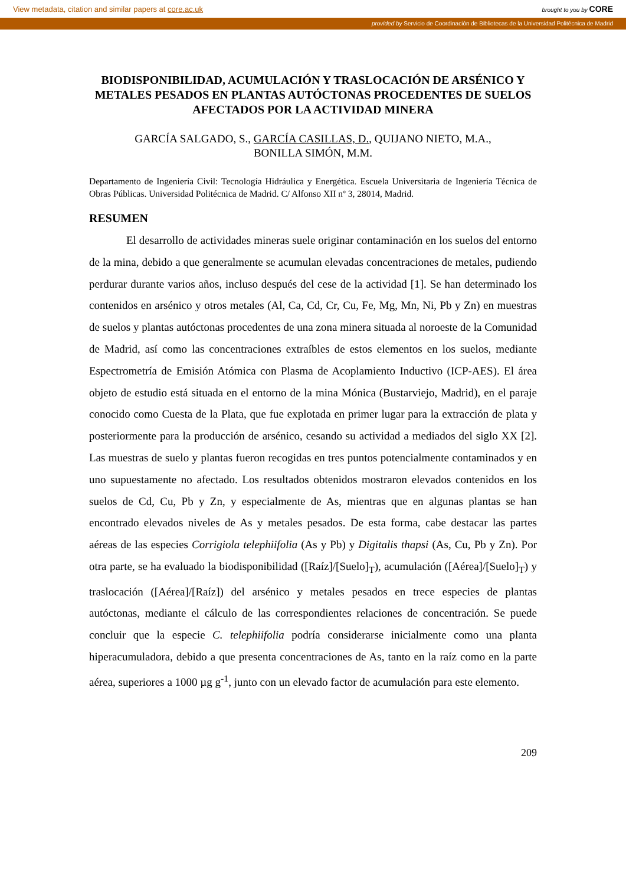View metadata, citation and similar papers at core.ac.uk brought to you by CORE
provided by Servicio de Coordinación de Bibliotecas de la Universidad Politécnica de Madrid
BIODISPONIBILIDAD, ACUMULACIÓN Y TRASLOCACIÓN DE ARSÉNICO Y METALES PESADOS EN PLANTAS AUTÓCTONAS PROCEDENTES DE SUELOS AFECTADOS POR LA ACTIVIDAD MINERA
GARCÍA SALGADO, S., GARCÍA CASILLAS, D., QUIJANO NIETO, M.A.,
BONILLA SIMÓN, M.M.
Departamento de Ingeniería Civil: Tecnología Hidráulica y Energética. Escuela Universitaria de Ingeniería Técnica de Obras Públicas. Universidad Politécnica de Madrid. C/ Alfonso XII nº 3, 28014, Madrid.
RESUMEN
El desarrollo de actividades mineras suele originar contaminación en los suelos del entorno de la mina, debido a que generalmente se acumulan elevadas concentraciones de metales, pudiendo perdurar durante varios años, incluso después del cese de la actividad [1]. Se han determinado los contenidos en arsénico y otros metales (Al, Ca, Cd, Cr, Cu, Fe, Mg, Mn, Ni, Pb y Zn) en muestras de suelos y plantas autóctonas procedentes de una zona minera situada al noroeste de la Comunidad de Madrid, así como las concentraciones extraíbles de estos elementos en los suelos, mediante Espectrometría de Emisión Atómica con Plasma de Acoplamiento Inductivo (ICP-AES). El área objeto de estudio está situada en el entorno de la mina Mónica (Bustarviejo, Madrid), en el paraje conocido como Cuesta de la Plata, que fue explotada en primer lugar para la extracción de plata y posteriormente para la producción de arsénico, cesando su actividad a mediados del siglo XX [2]. Las muestras de suelo y plantas fueron recogidas en tres puntos potencialmente contaminados y en uno supuestamente no afectado. Los resultados obtenidos mostraron elevados contenidos en los suelos de Cd, Cu, Pb y Zn, y especialmente de As, mientras que en algunas plantas se han encontrado elevados niveles de As y metales pesados. De esta forma, cabe destacar las partes aéreas de las especies Corrigiola telephiifolia (As y Pb) y Digitalis thapsi (As, Cu, Pb y Zn). Por otra parte, se ha evaluado la biodisponibilidad ([Raíz]/[Suelo]<sub>T</sub>), acumulación ([Aérea]/[Suelo]<sub>T</sub>) y traslocación ([Aérea]/[Raíz]) del arsénico y metales pesados en trece especies de plantas autóctonas, mediante el cálculo de las correspondientes relaciones de concentración. Se puede concluir que la especie C. telephiifolia podría considerarse inicialmente como una planta hiperacumuladora, debido a que presenta concentraciones de As, tanto en la raíz como en la parte aérea, superiores a 1000 µg g<sup>-1</sup>, junto con un elevado factor de acumulación para este elemento.
209